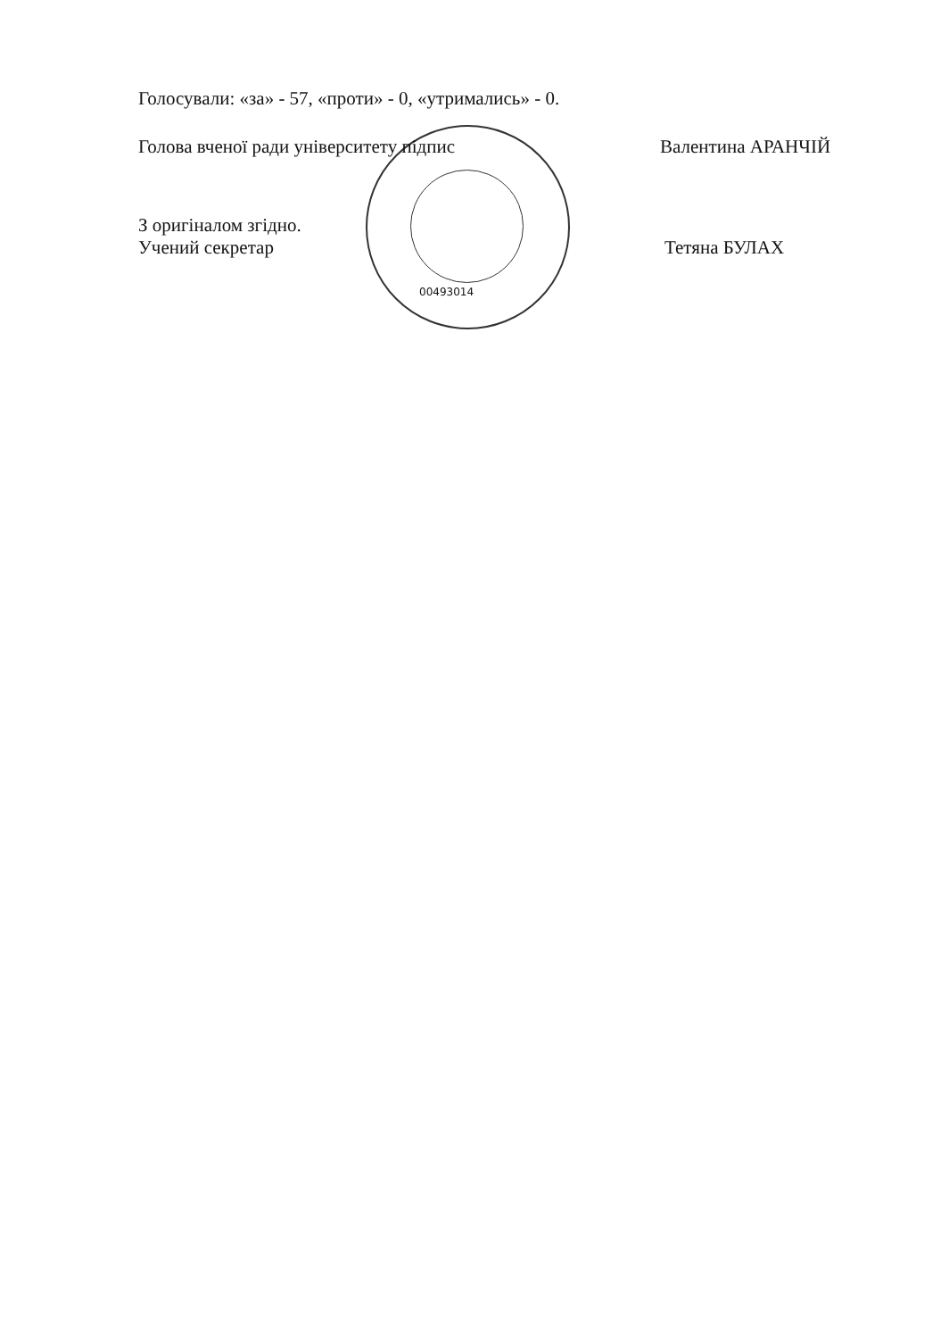Голосували: «за» - 57, «проти» - 0, «утримались» - 0.
Голова вченої ради університету підпис Валентина АРАНЧІЙ
З оригіналом згідно.
Учений секретар Тетяна БУЛАХ
00493014